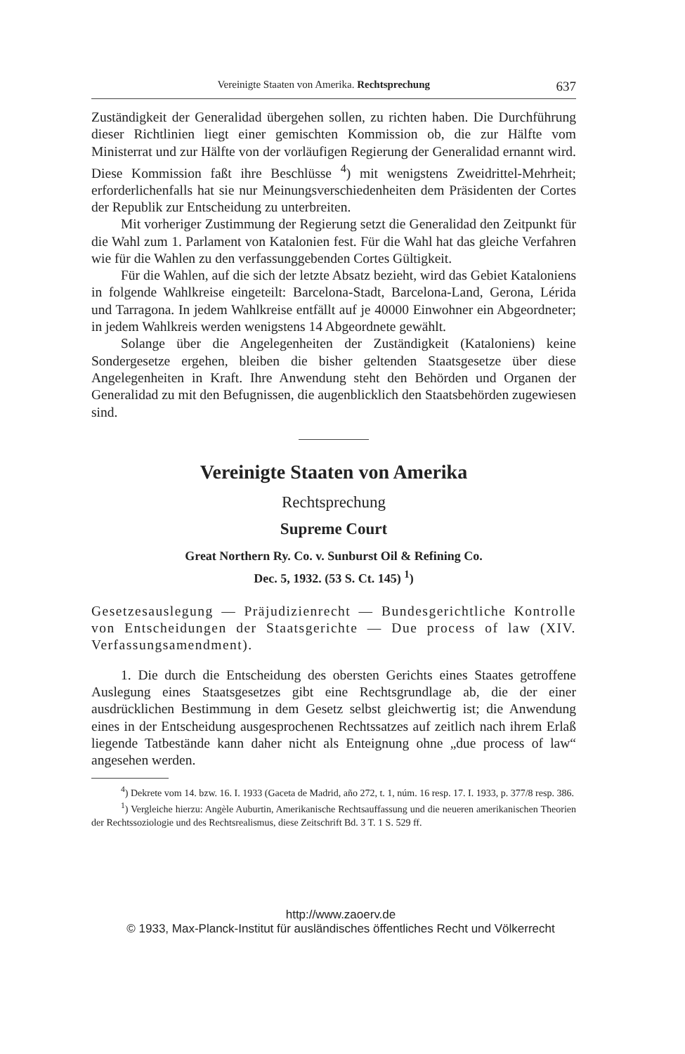Vereinigte Staaten von Amerika. Rechtsprechung 637
Zuständigkeit der Generalidad übergehen sollen, zu richten haben. Die Durchführung dieser Richtlinien liegt einer gemischten Kommission ob, die zur Hälfte vom Ministerrat und zur Hälfte von der vorläufigen Regierung der Generalidad ernannt wird. Diese Kommission faßt ihre Beschlüsse <sup>4</sup>) mit wenigstens Zweidrittel-Mehrheit; erforderlichenfalls hat sie nur Meinungsverschiedenheiten dem Präsidenten der Cortes der Republik zur Entscheidung zu unterbreiten.
Mit vorheriger Zustimmung der Regierung setzt die Generalidad den Zeitpunkt für die Wahl zum 1. Parlament von Katalonien fest. Für die Wahl hat das gleiche Verfahren wie für die Wahlen zu den verfassunggebenden Cortes Gültigkeit.
Für die Wahlen, auf die sich der letzte Absatz bezieht, wird das Gebiet Kataloniens in folgende Wahlkreise eingeteilt: Barcelona-Stadt, Barcelona-Land, Gerona, Lérida und Tarragona. In jedem Wahlkreise entfällt auf je 40000 Einwohner ein Abgeordneter; in jedem Wahlkreis werden wenigstens 14 Abgeordnete gewählt.
Solange über die Angelegenheiten der Zuständigkeit (Kataloniens) keine Sondergesetze ergehen, bleiben die bisher geltenden Staatsgesetze über diese Angelegenheiten in Kraft. Ihre Anwendung steht den Behörden und Organen der Generalidad zu mit den Befugnissen, die augenblicklich den Staatsbehörden zugewiesen sind.
Vereinigte Staaten von Amerika
Rechtsprechung
Supreme Court
Great Northern Ry. Co. v. Sunburst Oil & Refining Co.
Dec. 5, 1932. (53 S. Ct. 145) <sup>1</sup>)
Gesetzesauslegung — Präjudizienrecht — Bundesgerichtliche Kontrolle von Entscheidungen der Staatsgerichte — Due process of law (XIV. Verfassungsamendment).
1. Die durch die Entscheidung des obersten Gerichts eines Staates getroffene Auslegung eines Staatsgesetzes gibt eine Rechtsgrundlage ab, die der einer ausdrücklichen Bestimmung in dem Gesetz selbst gleichwertig ist; die Anwendung eines in der Entscheidung ausgesprochenen Rechtssatzes auf zeitlich nach ihrem Erlaß liegende Tatbestände kann daher nicht als Enteignung ohne „due process of law“ angesehen werden.
<sup>4</sup>) Dekrete vom 14. bzw. 16. I. 1933 (Gaceta de Madrid, año 272, t. 1, núm. 16 resp. 17. I. 1933, p. 377/8 resp. 386.
<sup>1</sup>) Vergleiche hierzu: Angèle Auburtin, Amerikanische Rechtsauffassung und die neueren amerikanischen Theorien der Rechtssoziologie und des Rechtsrealismus, diese Zeitschrift Bd. 3 T. 1 S. 529 ff.
http://www.zaoerv.de
© 1933, Max-Planck-Institut für ausländisches öffentliches Recht und Völkerrecht